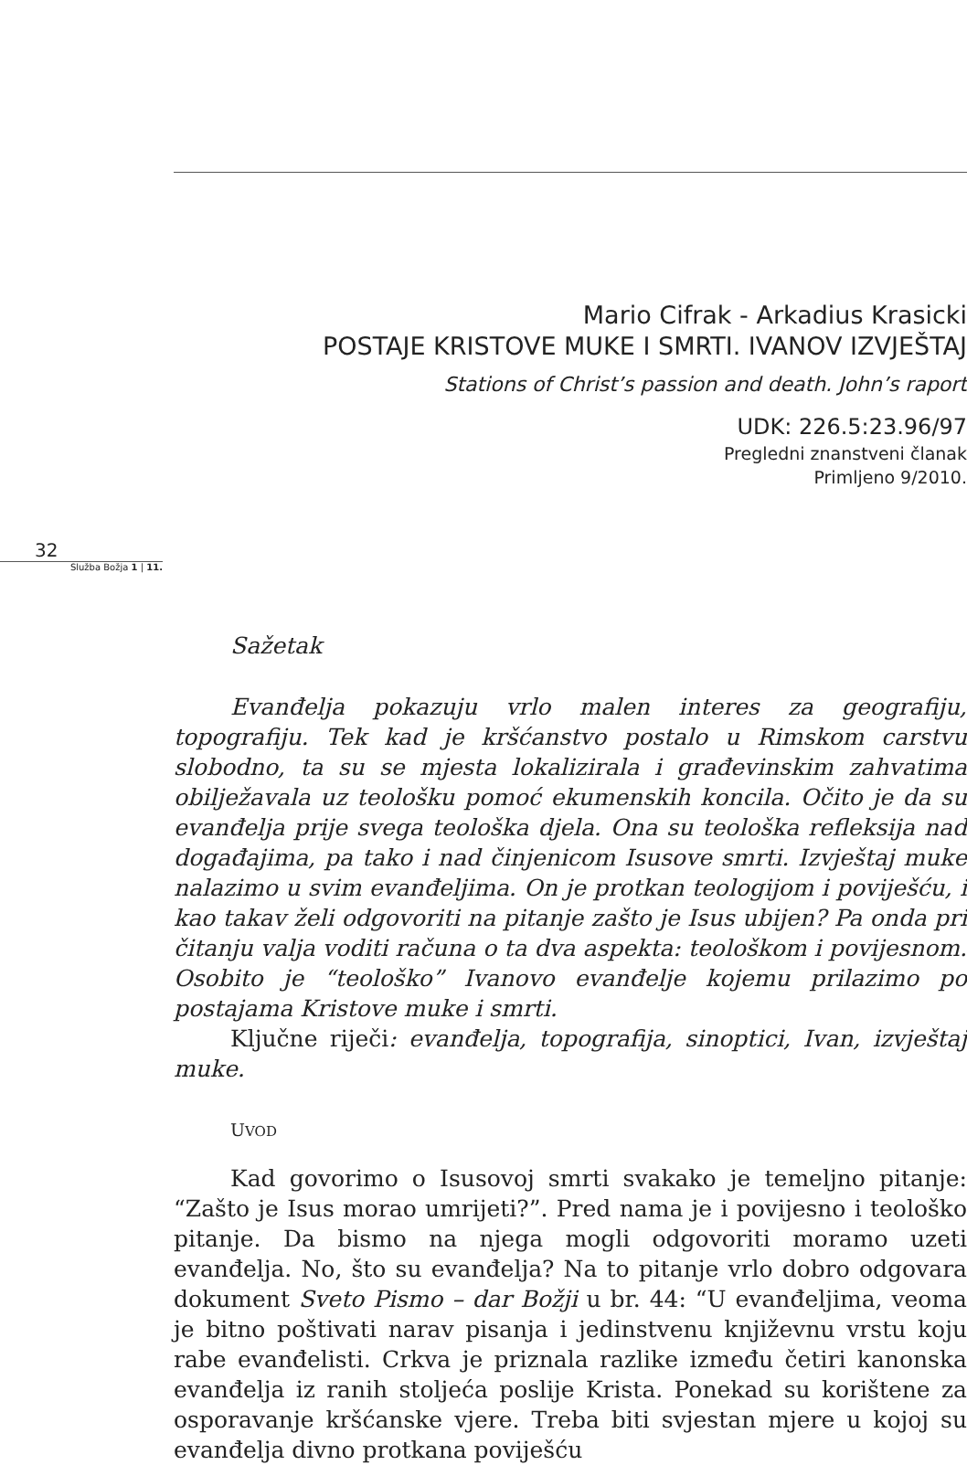Mario Cifrak - Arkadius Krasicki
POSTAJE KRISTOVE MUKE I SMRTI. IVANOV IZVJEŠTAJ
Stations of Christ’s passion and death. John’s raport
UDK: 226.5:23.96/97
Pregledni znanstveni članak
Primljeno 9/2010.
32
Služba Božja 1 | 11.
Sažetak
Evanđelja pokazuju vrlo malen interes za geografiju, topografiju. Tek kad je kršćanstvo postalo u Rimskom carstvu slobodno, ta su se mjesta lokalizirala i građevinskim zahvatima obilježavala uz teološku pomoć ekumenskih koncila. Očito je da su evanđelja prije svega teološka djela. Ona su teološka refleksija nad događajima, pa tako i nad činjenicom Isusove smrti. Izvještaj muke nalazimo u svim evanđeljima. On je protkan teologijom i poviješću, i kao takav želi odgovoriti na pitanje zašto je Isus ubijen? Pa onda pri čitanju valja voditi računa o ta dva aspekta: teološkom i povijesnom. Osobito je “teološko” Ivanovo evanđelje kojemu prilazimo po postajama Kristove muke i smrti.
Ključne riječi: evanđelja, topografija, sinoptici, Ivan, izvještaj muke.
UVOD
Kad govorimo o Isusovoj smrti svakako je temeljno pitanje: “Zašto je Isus morao umrijeti?”. Pred nama je i povijesno i teološko pitanje. Da bismo na njega mogli odgovoriti moramo uzeti evanđelja. No, što su evanđelja? Na to pitanje vrlo dobro odgovara dokument Sveto Pismo – dar Božji u br. 44: “U evanđeljima, veoma je bitno poštivati narav pisanja i jedinstvenu književnu vrstu koju rabe evanđelisti. Crkva je priznala razlike između četiri kanonska evanđelja iz ranih stoljeća poslije Krista. Ponekad su korištene za osporavanje kršćanske vjere. Treba biti svjestan mjere u kojoj su evanđelja divno protkana poviješću